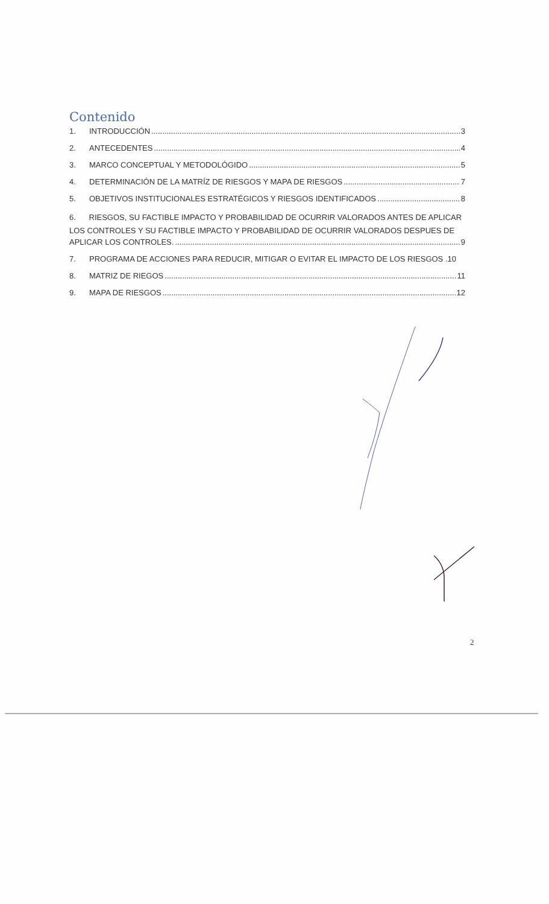Contenido
1. INTRODUCCIÓN 3
2. ANTECEDENTES 4
3. MARCO CONCEPTUAL Y METODOLÓGIDO 5
4. DETERMINACIÓN DE LA MATRÍZ DE RIESGOS Y MAPA DE RIESGOS 7
5. OBJETIVOS INSTITUCIONALES ESTRATÉGICOS Y RIESGOS IDENTIFICADOS 8
6. RIESGOS, SU FACTIBLE IMPACTO Y PROBABILIDAD DE OCURRIR VALORADOS ANTES DE APLICAR LOS CONTROLES Y SU FACTIBLE IMPACTO Y PROBABILIDAD DE OCURRIR VALORADOS DESPUES DE
APLICAR LOS CONTROLES. 9
7. PROGRAMA DE ACCIONES PARA REDUCIR, MITIGAR O EVITAR EL IMPACTO DE LOS RIESGOS .10
8. MATRIZ DE RIEGOS 11
9. MAPA DE RIESGOS 12
2